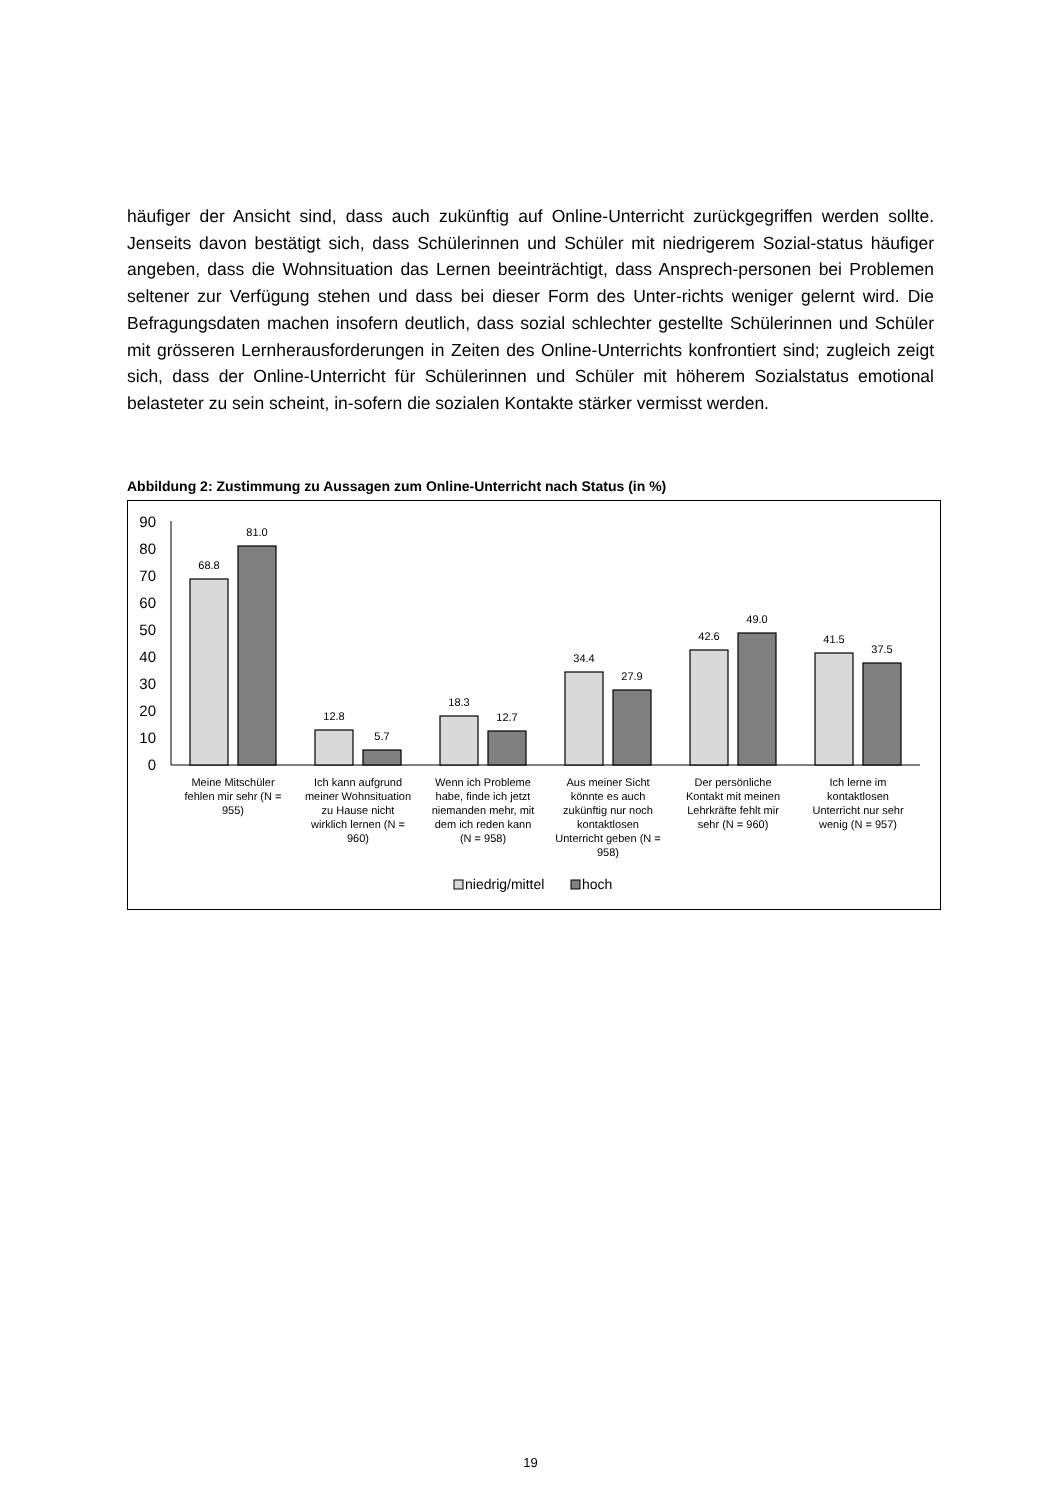häufiger der Ansicht sind, dass auch zukünftig auf Online-Unterricht zurückgegriffen werden sollte. Jenseits davon bestätigt sich, dass Schülerinnen und Schüler mit niedrigerem Sozial-status häufiger angeben, dass die Wohnsituation das Lernen beeinträchtigt, dass Ansprech-personen bei Problemen seltener zur Verfügung stehen und dass bei dieser Form des Unter-richts weniger gelernt wird. Die Befragungsdaten machen insofern deutlich, dass sozial schlechter gestellte Schülerinnen und Schüler mit grösseren Lernherausforderungen in Zeiten des Online-Unterrichts konfrontiert sind; zugleich zeigt sich, dass der Online-Unterricht für Schülerinnen und Schüler mit höherem Sozialstatus emotional belasteter zu sein scheint, in-sofern die sozialen Kontakte stärker vermisst werden.
Abbildung 2: Zustimmung zu Aussagen zum Online-Unterricht nach Status (in %)
90
80
70
60
50
40
30
20
10
0
68.8
81.0
12.8
5.7
18.3
12.7
34.4
27.9
42.6
49.0
41.5
37.5
Meine Mitschüler
fehlen mir sehr (N =
955)
Ich kann aufgrund
meiner Wohnsituation
zu Hause nicht
wirklich lernen (N =
960)
Wenn ich Probleme
habe, finde ich jetzt
niemanden mehr, mit
dem ich reden kann
(N = 958)
Aus meiner Sicht
könnte es auch
zukünftig nur noch
kontaktlosen
Unterricht geben (N =
958)
Der persönliche
Kontakt mit meinen
Lehrkräfte fehlt mir
sehr (N = 960)
Ich lerne im
kontaktlosen
Unterricht nur sehr
wenig (N = 957)
niedrig/mittel
hoch
19